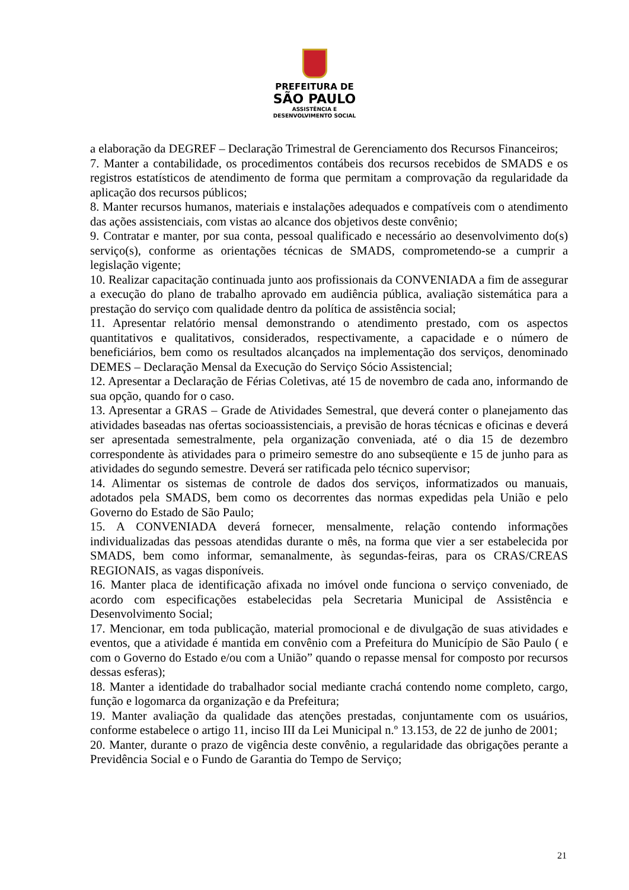PREFEITURA DE
SÃO PAULO
ASSISTÊNCIA E
DESENVOLVIMENTO SOCIAL
a elaboração da DEGREF – Declaração Trimestral de Gerenciamento dos Recursos Financeiros;
7. Manter a contabilidade, os procedimentos contábeis dos recursos recebidos de SMADS e os registros estatísticos de atendimento de forma que permitam a comprovação da regularidade da aplicação dos recursos públicos;
8. Manter recursos humanos, materiais e instalações adequados e compatíveis com o atendimento das ações assistenciais, com vistas ao alcance dos objetivos deste convênio;
9. Contratar e manter, por sua conta, pessoal qualificado e necessário ao desenvolvimento do(s) serviço(s), conforme as orientações técnicas de SMADS, comprometendo-se a cumprir a legislação vigente;
10. Realizar capacitação continuada junto aos profissionais da CONVENIADA a fim de assegurar a execução do plano de trabalho aprovado em audiência pública, avaliação sistemática para a prestação do serviço com qualidade dentro da política de assistência social;
11. Apresentar relatório mensal demonstrando o atendimento prestado, com os aspectos quantitativos e qualitativos, considerados, respectivamente, a capacidade e o número de beneficiários, bem como os resultados alcançados na implementação dos serviços, denominado DEMES – Declaração Mensal da Execução do Serviço Sócio Assistencial;
12. Apresentar a Declaração de Férias Coletivas, até 15 de novembro de cada ano, informando de sua opção, quando for o caso.
13. Apresentar a GRAS – Grade de Atividades Semestral, que deverá conter o planejamento das atividades baseadas nas ofertas socioassistenciais, a previsão de horas técnicas e oficinas e deverá ser apresentada semestralmente, pela organização conveniada, até o dia 15 de dezembro correspondente às atividades para o primeiro semestre do ano subseqüente e 15 de junho para as atividades do segundo semestre. Deverá ser ratificada pelo técnico supervisor;
14. Alimentar os sistemas de controle de dados dos serviços, informatizados ou manuais, adotados pela SMADS, bem como os decorrentes das normas expedidas pela União e pelo Governo do Estado de São Paulo;
15. A CONVENIADA deverá fornecer, mensalmente, relação contendo informações individualizadas das pessoas atendidas durante o mês, na forma que vier a ser estabelecida por SMADS, bem como informar, semanalmente, às segundas-feiras, para os CRAS/CREAS REGIONAIS, as vagas disponíveis.
16. Manter placa de identificação afixada no imóvel onde funciona o serviço conveniado, de acordo com especificações estabelecidas pela Secretaria Municipal de Assistência e Desenvolvimento Social;
17. Mencionar, em toda publicação, material promocional e de divulgação de suas atividades e eventos, que a atividade é mantida em convênio com a Prefeitura do Município de São Paulo ( e com o Governo do Estado e/ou com a União” quando o repasse mensal for composto por recursos dessas esferas);
18. Manter a identidade do trabalhador social mediante crachá contendo nome completo, cargo, função e logomarca da organização e da Prefeitura;
19. Manter avaliação da qualidade das atenções prestadas, conjuntamente com os usuários, conforme estabelece o artigo 11, inciso III da Lei Municipal n.º 13.153, de 22 de junho de 2001;
20. Manter, durante o prazo de vigência deste convênio, a regularidade das obrigações perante a Previdência Social e o Fundo de Garantia do Tempo de Serviço;
21